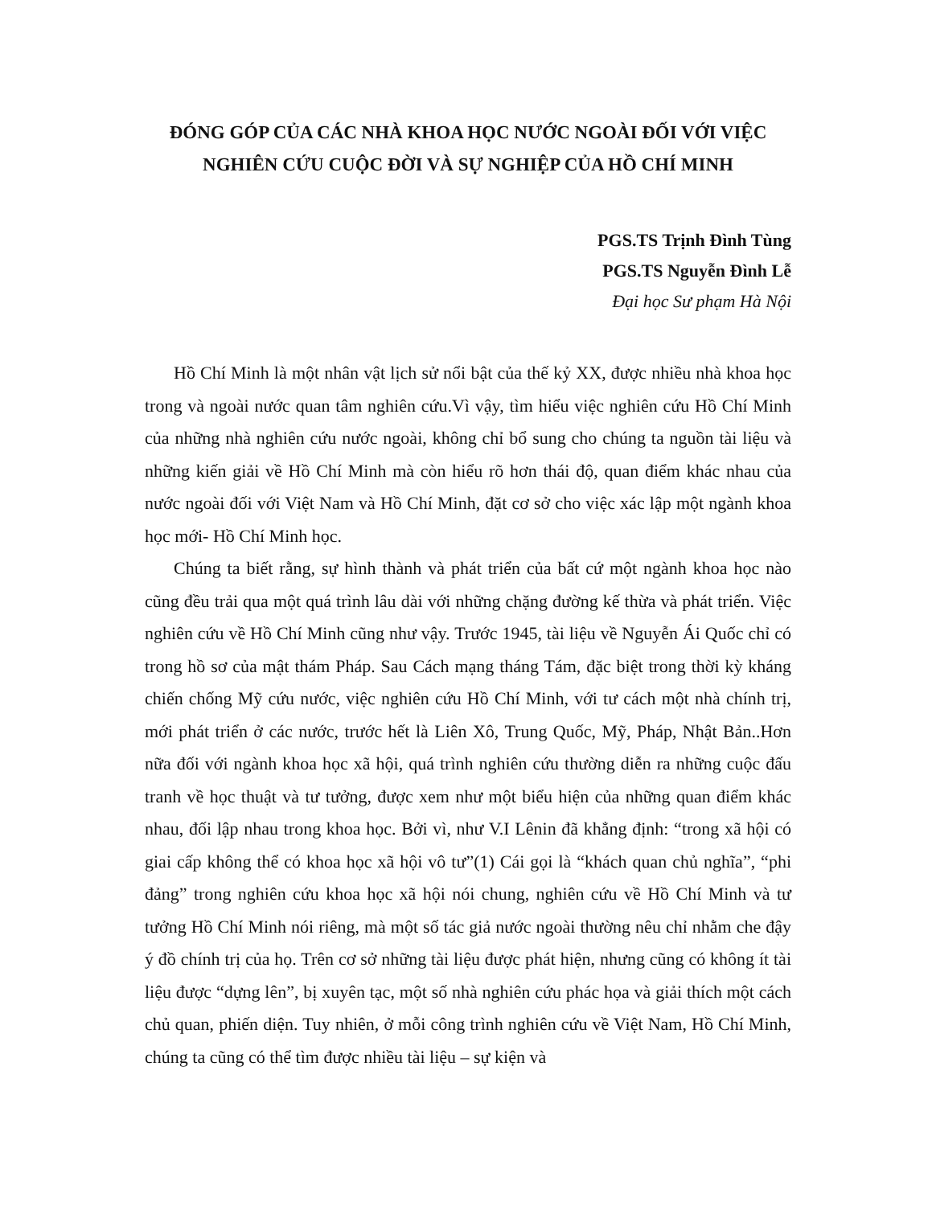ĐÓNG GÓP CỦA CÁC NHÀ KHOA HỌC NƯỚC NGOÀI ĐỐI VỚI VIỆC NGHIÊN CỨU CUỘC ĐỜI VÀ SỰ NGHIỆP CỦA HỒ CHÍ MINH
PGS.TS Trịnh Đình Tùng
PGS.TS Nguyễn Đình Lễ
Đại học Sư phạm Hà Nội
Hồ Chí Minh là một nhân vật lịch sử nổi bật của thế kỷ XX, được nhiều nhà khoa học trong và ngoài nước quan tâm nghiên cứu.Vì vậy, tìm hiểu việc nghiên cứu Hồ Chí Minh của những nhà nghiên cứu nước ngoài, không chỉ bổ sung cho chúng ta nguồn tài liệu và những kiến giải về Hồ Chí Minh mà còn hiểu rõ hơn thái độ, quan điểm khác nhau của nước ngoài đối với Việt Nam và Hồ Chí Minh, đặt cơ sở cho việc xác lập một ngành khoa học mới- Hồ Chí Minh học.
Chúng ta biết rằng, sự hình thành và phát triển của bất cứ một ngành khoa học nào cũng đều trải qua một quá trình lâu dài với những chặng đường kế thừa và phát triển. Việc nghiên cứu về Hồ Chí Minh cũng như vậy. Trước 1945, tài liệu về Nguyễn Ái Quốc chỉ có trong hồ sơ của mật thám Pháp. Sau Cách mạng tháng Tám, đặc biệt trong thời kỳ kháng chiến chống Mỹ cứu nước, việc nghiên cứu Hồ Chí Minh, với tư cách một nhà chính trị, mới phát triển ở các nước, trước hết là Liên Xô, Trung Quốc, Mỹ, Pháp, Nhật Bản..Hơn nữa đối với ngành khoa học xã hội, quá trình nghiên cứu thường diễn ra những cuộc đấu tranh về học thuật và tư tưởng, được xem như một biểu hiện của những quan điểm khác nhau, đối lập nhau trong khoa học. Bởi vì, như V.I Lênin đã khẳng định: “trong xã hội có giai cấp không thể có khoa học xã hội vô tư”(1) Cái gọi là “khách quan chủ nghĩa”, “phi đảng” trong nghiên cứu khoa học xã hội nói chung, nghiên cứu về Hồ Chí Minh và tư tưởng Hồ Chí Minh nói riêng, mà một số tác giả nước ngoài thường nêu chỉ nhằm che đậy ý đồ chính trị của họ. Trên cơ sở những tài liệu được phát hiện, nhưng cũng có không ít tài liệu được “dựng lên”, bị xuyên tạc, một số nhà nghiên cứu phác họa và giải thích một cách chủ quan, phiến diện. Tuy nhiên, ở mỗi công trình nghiên cứu về Việt Nam, Hồ Chí Minh, chúng ta cũng có thể tìm được nhiều tài liệu – sự kiện và